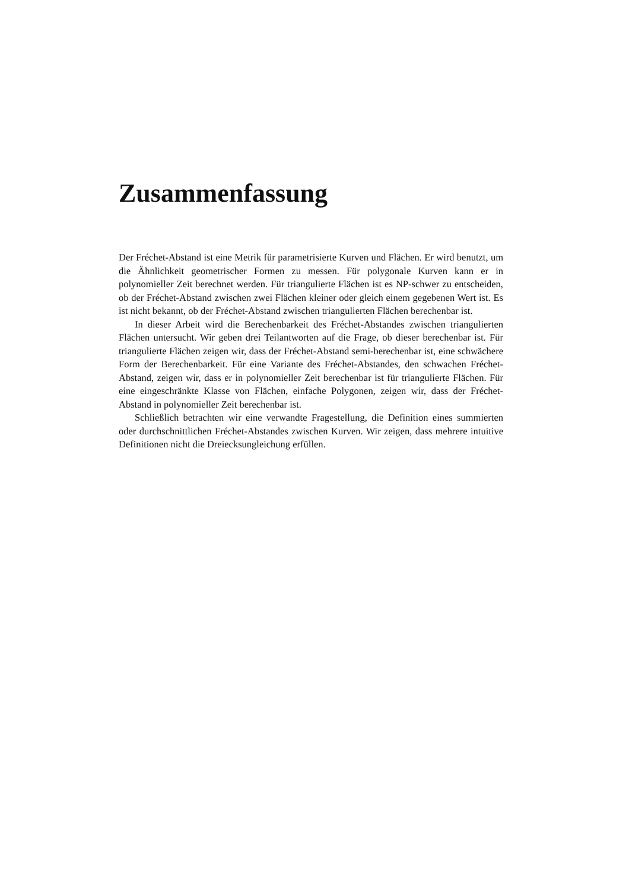Zusammenfassung
Der Fréchet-Abstand ist eine Metrik für parametrisierte Kurven und Flächen. Er wird benutzt, um die Ähnlichkeit geometrischer Formen zu messen. Für polygonale Kurven kann er in polynomieller Zeit berechnet werden. Für triangulierte Flächen ist es NP-schwer zu entscheiden, ob der Fréchet-Abstand zwischen zwei Flächen kleiner oder gleich einem gegebenen Wert ist. Es ist nicht bekannt, ob der Fréchet-Abstand zwischen triangulierten Flächen berechenbar ist.
In dieser Arbeit wird die Berechenbarkeit des Fréchet-Abstandes zwischen triangulierten Flächen untersucht. Wir geben drei Teilantworten auf die Frage, ob dieser berechenbar ist. Für triangulierte Flächen zeigen wir, dass der Fréchet-Abstand semi-berechenbar ist, eine schwächere Form der Berechenbarkeit. Für eine Variante des Fréchet-Abstandes, den schwachen Fréchet-Abstand, zeigen wir, dass er in polynomieller Zeit berechenbar ist für triangulierte Flächen. Für eine eingeschränkte Klasse von Flächen, einfache Polygonen, zeigen wir, dass der Fréchet-Abstand in polynomieller Zeit berechenbar ist.
Schließlich betrachten wir eine verwandte Fragestellung, die Definition eines summierten oder durchschnittlichen Fréchet-Abstandes zwischen Kurven. Wir zeigen, dass mehrere intuitive Definitionen nicht die Dreiecksungleichung erfüllen.